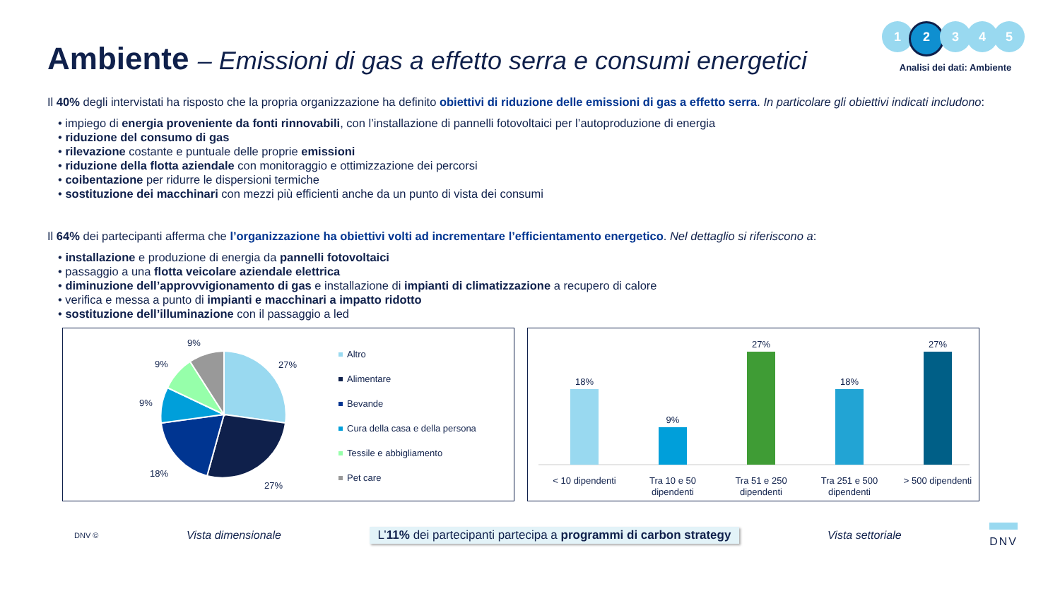Ambiente – Emissioni di gas a effetto serra e consumi energetici
1 2 3 4 5
Analisi dei dati: Ambiente
Il 40% degli intervistati ha risposto che la propria organizzazione ha definito obiettivi di riduzione delle emissioni di gas a effetto serra. In particolare gli obiettivi indicati includono:
• impiego di energia proveniente da fonti rinnovabili, con l’installazione di pannelli fotovoltaici per l’autoproduzione di energia
• riduzione del consumo di gas
• rilevazione costante e puntuale delle proprie emissioni
• riduzione della flotta aziendale con monitoraggio e ottimizzazione dei percorsi
• coibentazione per ridurre le dispersioni termiche
• sostituzione dei macchinari con mezzi più efficienti anche da un punto di vista dei consumi
Il 64% dei partecipanti afferma che l’organizzazione ha obiettivi volti ad incrementare l’efficientamento energetico. Nel dettaglio si riferiscono a:
• installazione e produzione di energia da pannelli fotovoltaici
• passaggio a una flotta veicolare aziendale elettrica
• diminuzione dell’approvvigionamento di gas e installazione di impianti di climatizzazione a recupero di calore
• verifica e messa a punto di impianti e macchinari a impatto ridotto
• sostituzione dell’illuminazione con il passaggio a led
27%
27%
18%
9%
9%
9%
Altro
Alimentare
Bevande
Cura della casa e della persona
Tessile e abbigliamento
Pet care
18%
< 10 dipendenti
9%
Tra 10 e 50
dipendenti
27%
Tra 51 e 250
dipendenti
18%
Tra 251 e 500
dipendenti
27%
> 500 dipendenti
DNV © Vista dimensionale L’11% dei partecipanti partecipa a programmi di carbon strategy Vista settoriale DNV